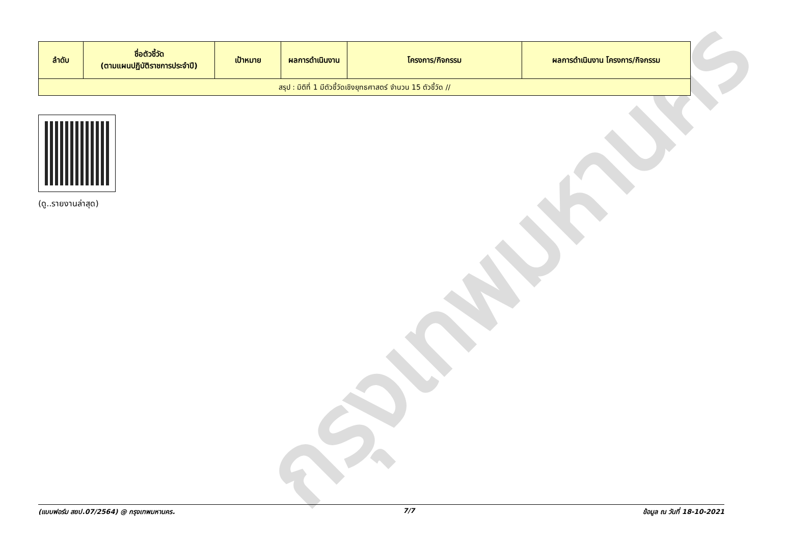กรุงเทพมหานคร
| ลำดับ | ชื่อตัวชี้วัด (ตามแผนปฏิบัติราชการประจำปี) | เป้าหมาย | ผลการดำเนินงาน | โครงการ/กิจกรรม | ผลการดำเนินงาน โครงการ/กิจกรรม |
| --- | --- | --- | --- | --- | --- |
| สรุป : มิติที่ 1 มีตัวชี้วัดเชิงยุทธศาสตร์ จำนวน 15 ตัวชี้วัด // | | | | | |
(ดู..รายงานล่าสุด)
(แบบฟอร์ม สยป.07/2564) @ กรุงเทพมหานคร. 7/7 ข้อมูล ณ วันที่ 18-10-2021